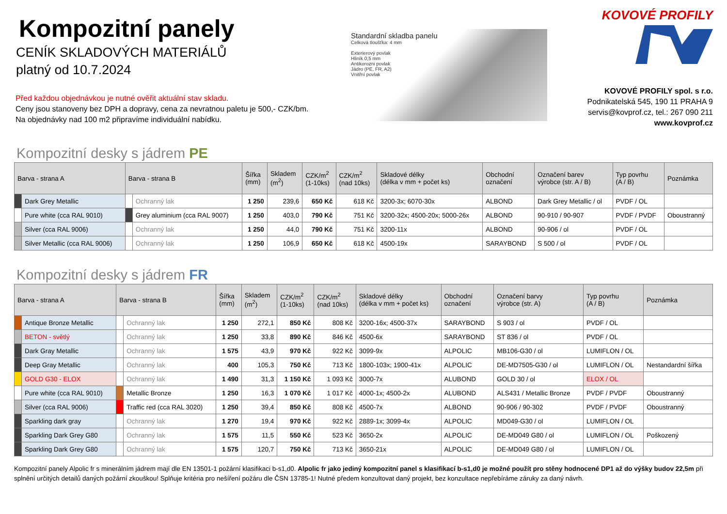Kompozitní panely
CENÍK SKLADOVÝCH MATERIÁLŮ
platný od 10.7.2024
Před každou objednávkou je nutné ověřit aktuální stav skladu.
Ceny jsou stanoveny bez DPH a dopravy, cena za nevratnou paletu je 500,- CZK/bm.
Na objednávky nad 100 m2 připravíme individuální nabídku.
Standardní skladba panelu
Celková tloušťka: 4 mm
Exterierový povlak
Hliník 0,5 mm
Antikorozni povlak
Jádro (PE, FR, A2)
Vnitřní povlak
KOVOVÉ PROFILY
KOVOVÉ PROFILY spol. s r.o.
Podnikatelská 545, 190 11 PRAHA 9
servis@kovprof.cz, tel.: 267 090 211
www.kovprof.cz
Kompozitní desky s jádrem PE
| Barva - strana A | | Barva - strana B | | Šířka (mm) | Skladem (m<sup>2</sup>) | CZK/m<sup>2</sup> (1-10ks) | CZK/m<sup>2</sup> (nad 10ks) | Skladové délky (délka v mm + počet ks) | Obchodní označení | Označení barev výrobce (str. A / B) | Typ povrhu (A / B) | Poznámka |
| --- | --- | --- | --- | --- | --- | --- | --- | --- | --- | --- | --- | --- |
| | Dark Grey Metallic | | Ochranný lak | 1 250 | 239,6 | 650 Kč | 618 Kč | 3200-3x; 6070-30x | ALBOND | Dark Grey Metallic / ol | PVDF / OL | |
| | Pure white (cca RAL 9010) | | Grey aluminium (cca RAL 9007) | 1 250 | 403,0 | 790 Kč | 751 Kč | 3200-32x; 4500-20x; 5000-26x | ALBOND | 90-910 / 90-907 | PVDF / PVDF | Oboustranný |
| | Silver (cca RAL 9006) | | Ochranný lak | 1 250 | 44,0 | 790 Kč | 751 Kč | 3200-11x | ALBOND | 90-906 / ol | PVDF / OL | |
| | Silver Metallic (cca RAL 9006) | | Ochranný lak | 1 250 | 106,9 | 650 Kč | 618 Kč | 4500-19x | SARAYBOND | S 500 / ol | PVDF / OL | |
Kompozitní desky s jádrem FR
| Barva - strana A | | Barva - strana B | | Šířka (mm) | Skladem (m<sup>2</sup>) | CZK/m<sup>2</sup> (1-10ks) | CZK/m<sup>2</sup> (nad 10ks) | Skladové délky (délka v mm + počet ks) | Obchodní označení | Označení barvy výrobce (str. A) | Typ povrhu (A / B) | Poznámka |
| --- | --- | --- | --- | --- | --- | --- | --- | --- | --- | --- | --- | --- |
| | Antique Bronze Metallic | | Ochranný lak | 1 250 | 272,1 | 850 Kč | 808 Kč | 3200-16x; 4500-37x | SARAYBOND | S 903 / ol | PVDF / OL | |
| | BETON - světlý | | Ochranný lak | 1 250 | 33,8 | 890 Kč | 846 Kč | 4500-6x | SARAYBOND | ST 836 / ol | PVDF / OL | |
| | Dark Gray Metallic | | Ochranný lak | 1 575 | 43,9 | 970 Kč | 922 Kč | 3099-9x | ALPOLIC | MB106-G30 / ol | LUMIFLON / OL | |
| | Deep Gray Metallic | | Ochranný lak | 400 | 105,3 | 750 Kč | 713 Kč | 1800-103x; 1900-41x | ALPOLIC | DE-MD7505-G30 / ol | LUMIFLON / OL | Nestandardní šířka |
| | GOLD G30 - ELOX | | Ochranný lak | 1 490 | 31,3 | 1 150 Kč | 1 093 Kč | 3000-7x | ALUBOND | GOLD 30 / ol | ELOX / OL | |
| | Pure white (cca RAL 9010) | | Metallic Bronze | 1 250 | 16,3 | 1 070 Kč | 1 017 Kč | 4000-1x; 4500-2x | ALUBOND | ALS431 / Metallic Bronze | PVDF / PVDF | Oboustranný |
| | Silver (cca RAL 9006) | | Traffic red (cca RAL 3020) | 1 250 | 39,4 | 850 Kč | 808 Kč | 4500-7x | ALBOND | 90-906 / 90-302 | PVDF / PVDF | Oboustranný |
| | Sparkling dark gray | | Ochranný lak | 1 270 | 19,4 | 970 Kč | 922 Kč | 2889-1x; 3099-4x | ALPOLIC | MD049-G30 / ol | LUMIFLON / OL | |
| | Sparkling Dark Grey G80 | | Ochranný lak | 1 575 | 11,5 | 550 Kč | 523 Kč | 3650-2x | ALPOLIC | DE-MD049 G80 / ol | LUMIFLON / OL | Poškozený |
| | Sparkling Dark Grey G80 | | Ochranný lak | 1 575 | 120,7 | 750 Kč | 713 Kč | 3650-21x | ALPOLIC | DE-MD049 G80 / ol | LUMIFLON / OL | |
Kompozitní panely Alpolic fr s minerálním jádrem mají dle EN 13501-1 požární klasifikaci b-s1,d0. Alpolic fr jako jediný kompozitní panel s klasifikací b-s1,d0 je možné použít pro stěny hodnocené DP1 až do výšky budov 22,5m při splnění určitých detailů daných požární zkouškou! Splňuje kritéria pro nešíření požáru dle ČSN 13785-1! Nutné předem konzultovat daný projekt, bez konzultace nepřebíráme záruky za daný návrh.